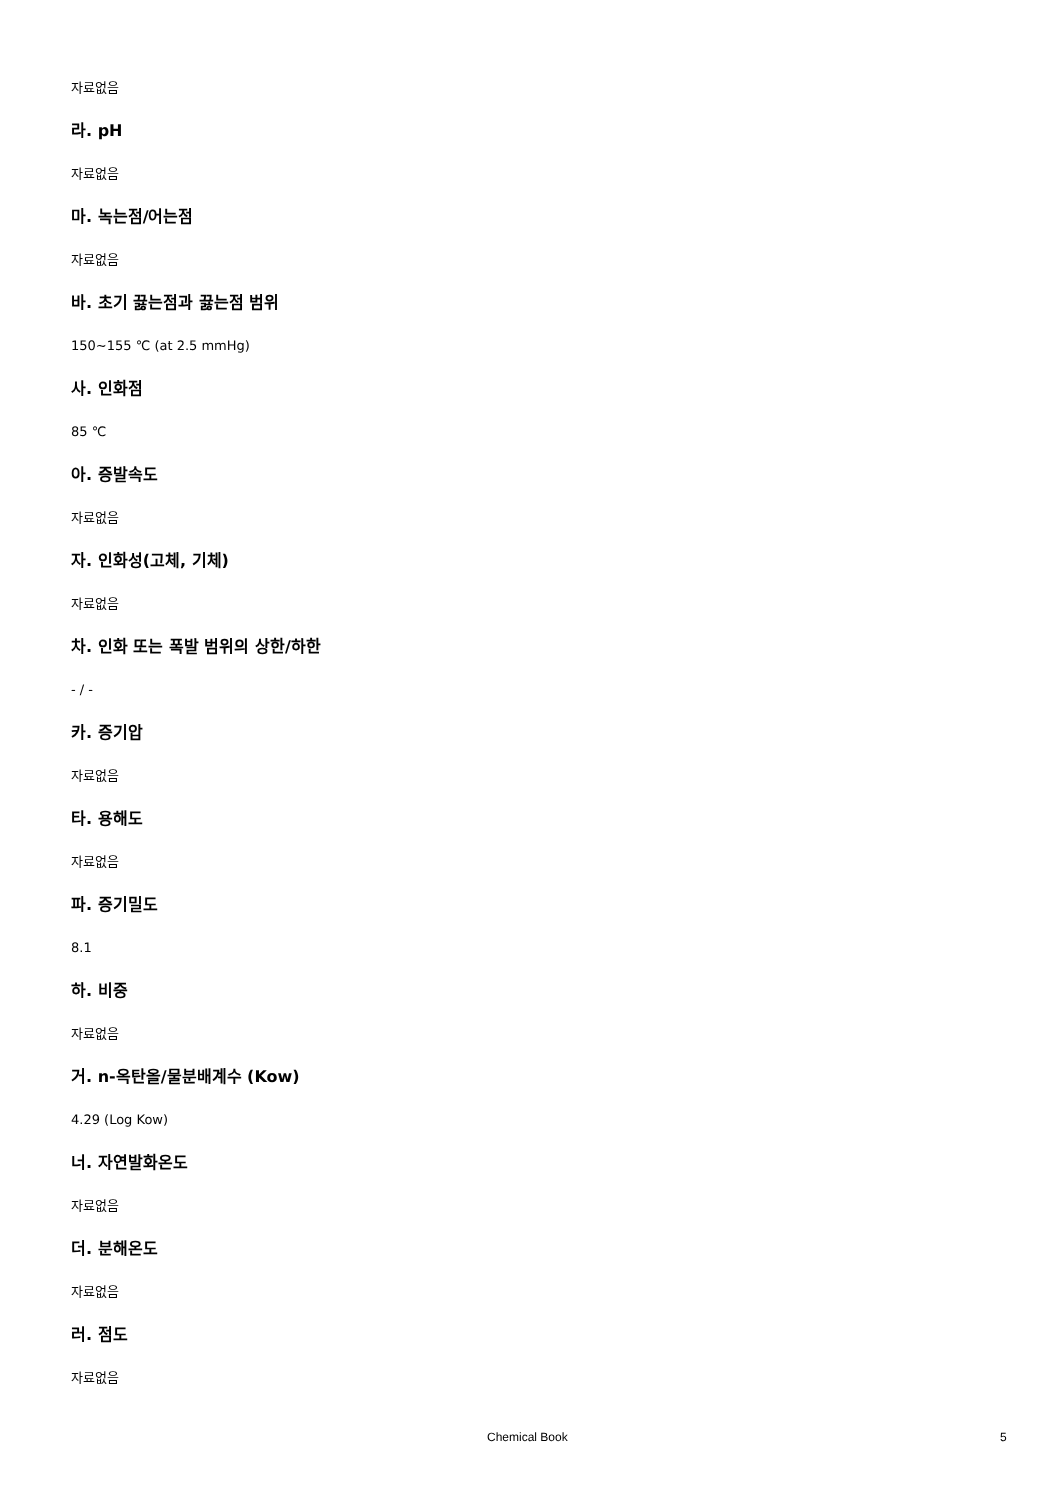자료없음
라. pH
자료없음
마. 녹는점/어는점
자료없음
바. 초기 끓는점과 끓는점 범위
150~155 ℃ (at 2.5 mmHg)
사. 인화점
85 ℃
아. 증발속도
자료없음
자. 인화성(고체, 기체)
자료없음
차. 인화 또는 폭발 범위의 상한/하한
- / -
카. 증기압
자료없음
타. 용해도
자료없음
파. 증기밀도
8.1
하. 비중
자료없음
거. n-옥탄올/물분배계수 (Kow)
4.29 (Log Kow)
너. 자연발화온도
자료없음
더. 분해온도
자료없음
러. 점도
자료없음
Chemical Book 5